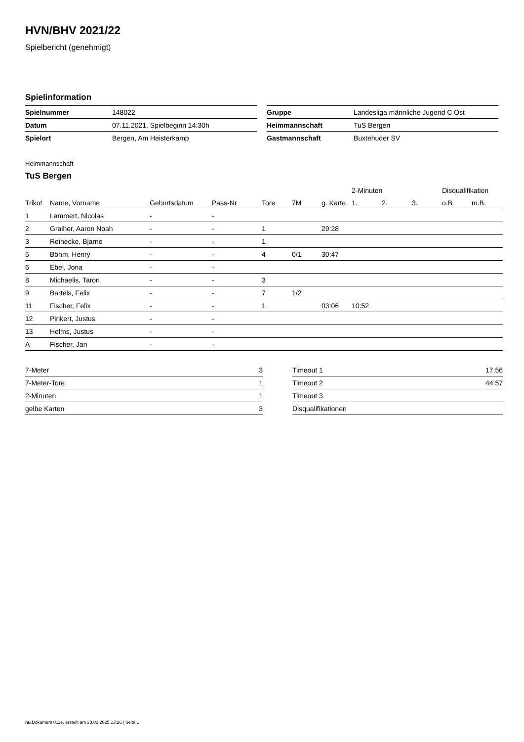HVN/BHV 2021/22
Spielbericht (genehmigt)
Spielinformation
| Spielnummer | 148022 |
| Datum | 07.11.2021, Spielbeginn 14:30h |
| Spielort | Bergen, Am Heisterkamp |
| Gruppe | Landesliga männliche Jugend C Ost |
| Heimmannschaft | TuS Bergen |
| Gastmannschaft | Buxtehuder SV |
Heimmannschaft
TuS Bergen
| | | | | | | | 2-Minuten | | | Disqualifikation | |
| --- | --- | --- | --- | --- | --- | --- | --- | --- | --- | --- | --- |
| Trikot | Name, Vorname | Geburtsdatum | Pass-Nr | Tore | 7M | g. Karte | 1. | 2. | 3. | o.B. | m.B. |
| 1 | Lammert, Nicolas | - | - | | | | | | | | |
| 2 | Gralher, Aaron Noah | - | - | 1 | | 29:28 | | | | | |
| 3 | Reinecke, Bjarne | - | - | 1 | | | | | | | |
| 5 | Böhm, Henry | - | - | 4 | 0/1 | 30:47 | | | | | |
| 6 | Ebel, Jona | - | - | | | | | | | | |
| 8 | Michaelis, Taron | - | - | 3 | | | | | | | |
| 9 | Bartels, Felix | - | - | 7 | 1/2 | | | | | | |
| 11 | Fischer, Felix | - | - | 1 | | 03:06 | 10:52 | | | | |
| 12 | Pinkert, Justus | - | - | | | | | | | | |
| 13 | Helms, Justus | - | - | | | | | | | | |
| A | Fischer, Jan | - | - | | | | | | | | |
| 7-Meter | 3 |
| 7-Meter-Tore | 1 |
| 2-Minuten | 1 |
| gelbe Karten | 3 |
| Timeout 1 | 17:56 |
| Timeout 2 | 44:57 |
| Timeout 3 | |
| Disqualifikationen | |
nu.Dokument 011e, erstellt am 23.02.2025 23:26 | Seite 1